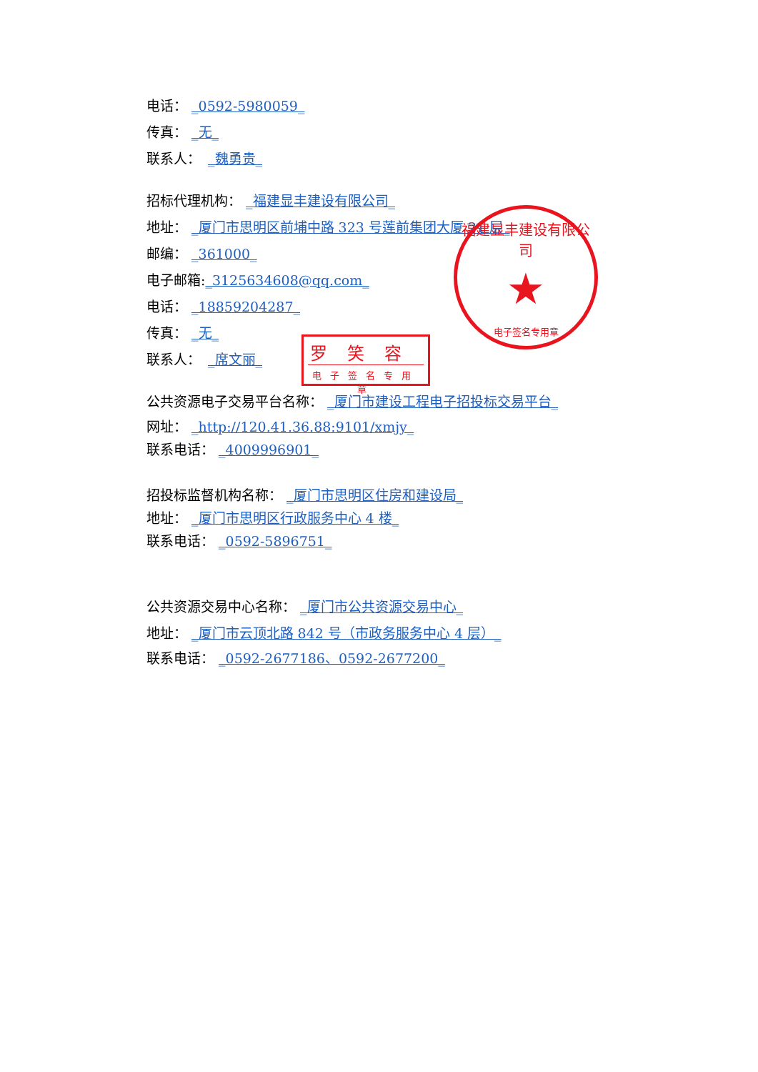电话： _0592-5980059_
传真： _无_
联系人：　_魏勇贵_
招标代理机构： _福建显丰建设有限公司_
地址： _厦门市思明区前埔中路 323 号莲前集团大厦 21 层_
邮编： _361000_
电子邮箱:_3125634608@qq.com_
电话： _18859204287_
传真： _无_
联系人：　_席文丽_
公共资源电子交易平台名称： _厦门市建设工程电子招投标交易平台_
网址： _http://120.41.36.88:9101/xmjy_
联系电话： _4009996901_
招投标监督机构名称： _厦门市思明区住房和建设局_
地址： _厦门市思明区行政服务中心 4 楼_
联系电话： _0592-5896751_
公共资源交易中心名称： _厦门市公共资源交易中心_
地址： _厦门市云顶北路 842 号（市政务服务中心 4 层）_
联系电话： _0592-2677186、0592-2677200_
福建显丰建设有限公司
★
电子签名专用章
罗笑容
电子签名专用章